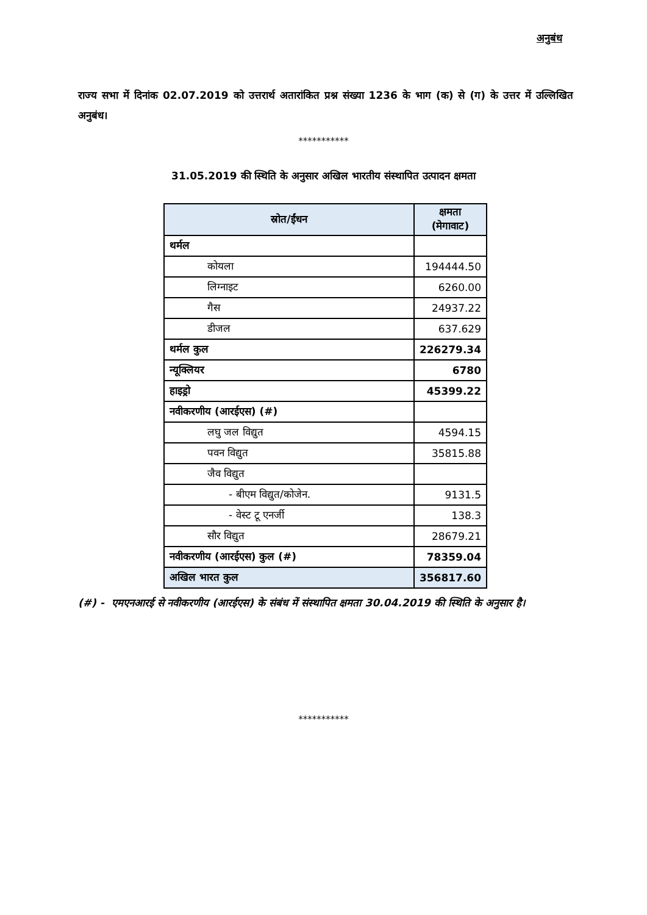अनुबंध
राज्य सभा में दिनांक 02.07.2019 को उत्तरार्थ अतारांकित प्रश्न संख्या 1236 के भाग (क) से (ग) के उत्तर में उल्लिखित अनुबंध।
***********
31.05.2019 की स्थिति के अनुसार अखिल भारतीय संस्थापित उत्पादन क्षमता
| स्रोत/ईंधन | क्षमता (मेगावाट) |
| --- | --- |
| थर्मल | |
| कोयला | 194444.50 |
| लिग्नाइट | 6260.00 |
| गैस | 24937.22 |
| डीजल | 637.629 |
| थर्मल कुल | 226279.34 |
| न्यूक्लियर | 6780 |
| हाइड्रो | 45399.22 |
| नवीकरणीय (आरईएस) (#) | |
| लघु जल विद्युत | 4594.15 |
| पवन विद्युत | 35815.88 |
| जैव विद्युत | |
| - बीएम विद्युत/कोजेन. | 9131.5 |
| - वेस्ट टू एनर्जी | 138.3 |
| सौर विद्युत | 28679.21 |
| नवीकरणीय (आरईएस) कुल (#) | 78359.04 |
| अखिल भारत कुल | 356817.60 |
(#) - एमएनआरई से नवीकरणीय (आरईएस) के संबंध में संस्थापित क्षमता 30.04.2019 की स्थिति के अनुसार है।
***********